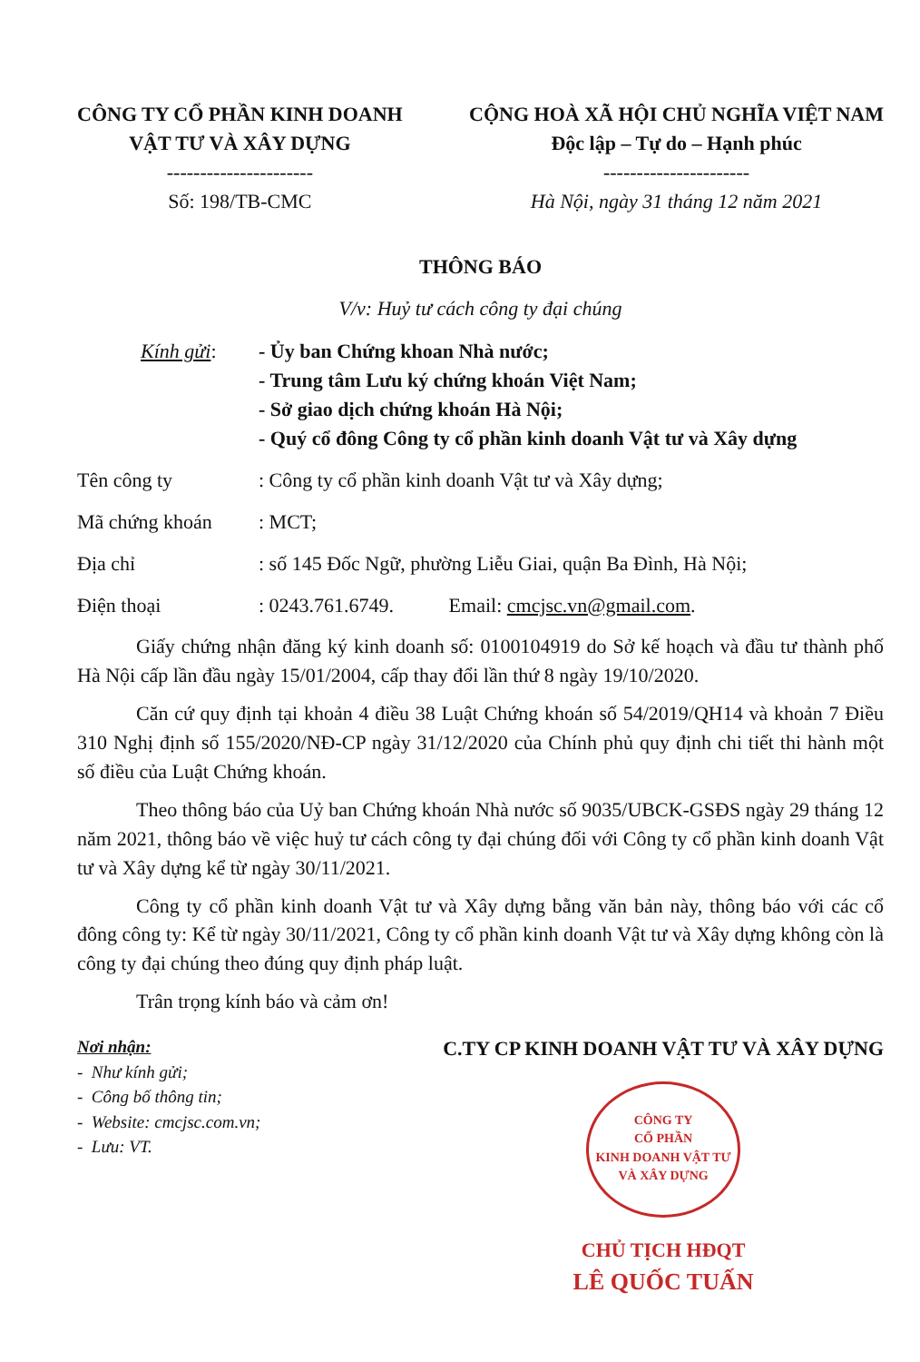CÔNG TY CỔ PHẦN KINH DOANH
VẬT TƯ VÀ XÂY DỰNG
----------------------
Số: 198/TB-CMC
CỘNG HOÀ XÃ HỘI CHỦ NGHĨA VIỆT NAM
Độc lập – Tự do – Hạnh phúc
----------------------
Hà Nội, ngày 31 tháng 12 năm 2021
THÔNG BÁO
V/v: Huỷ tư cách công ty đại chúng
Kính gửi: - Ủy ban Chứng khoan Nhà nước;
- Trung tâm Lưu ký chứng khoán Việt Nam;
- Sở giao dịch chứng khoán Hà Nội;
- Quý cổ đông Công ty cổ phần kinh doanh Vật tư và Xây dựng
Tên công ty: Công ty cổ phần kinh doanh Vật tư và Xây dựng;
Mã chứng khoán: MCT;
Địa chỉ: số 145 Đốc Ngữ, phường Liễu Giai, quận Ba Đình, Hà Nội;
Điện thoại: 0243.761.6749. Email: cmcjsc.vn@gmail.com.
Giấy chứng nhận đăng ký kinh doanh số: 0100104919 do Sở kế hoạch và đầu tư thành phố Hà Nội cấp lần đầu ngày 15/01/2004, cấp thay đổi lần thứ 8 ngày 19/10/2020.
Căn cứ quy định tại khoản 4 điều 38 Luật Chứng khoán số 54/2019/QH14 và khoản 7 Điều 310 Nghị định số 155/2020/NĐ-CP ngày 31/12/2020 của Chính phủ quy định chi tiết thi hành một số điều của Luật Chứng khoán.
Theo thông báo của Uỷ ban Chứng khoán Nhà nước số 9035/UBCK-GSĐS ngày 29 tháng 12 năm 2021, thông báo về việc huỷ tư cách công ty đại chúng đối với Công ty cổ phần kinh doanh Vật tư và Xây dựng kể từ ngày 30/11/2021.
Công ty cổ phần kinh doanh Vật tư và Xây dựng bằng văn bản này, thông báo với các cổ đông công ty: Kể từ ngày 30/11/2021, Công ty cổ phần kinh doanh Vật tư và Xây dựng không còn là công ty đại chúng theo đúng quy định pháp luật.
Trân trọng kính báo và cảm ơn!
Nơi nhận:
- Như kính gửi;
- Công bố thông tin;
- Website: cmcjsc.com.vn;
- Lưu: VT.
C.TY CP KINH DOANH VẬT TƯ VÀ XÂY DỰNG
CÔNG TY
CỔ PHẦN
KINH DOANH VẬT TƯ
VÀ XÂY DỰNG
CHỦ TỊCH HĐQT
LÊ QUỐC TUẤN